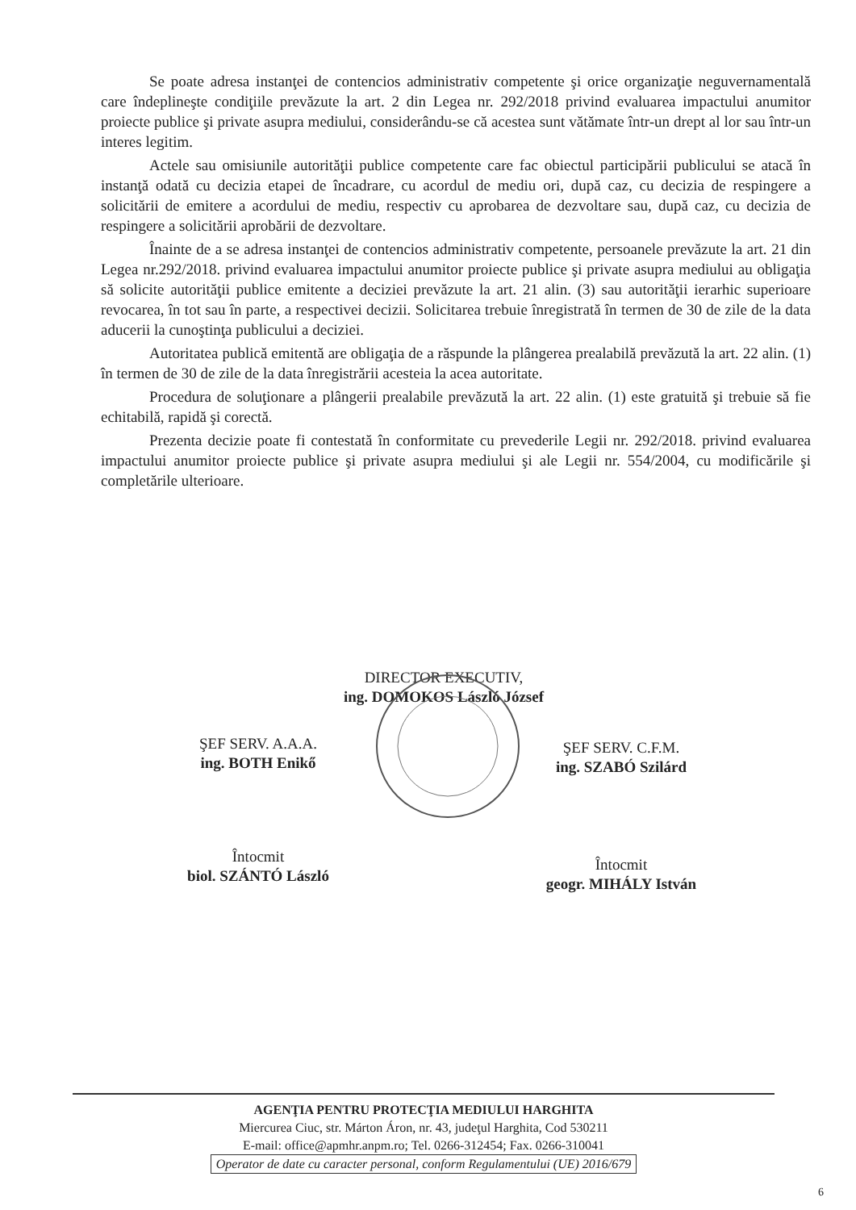Se poate adresa instanţei de contencios administrativ competente şi orice organizaţie neguvernamentală care îndeplineşte condiţiile prevăzute la art. 2 din Legea nr. 292/2018 privind evaluarea impactului anumitor proiecte publice şi private asupra mediului, considerându-se că acestea sunt vătămate într-un drept al lor sau într-un interes legitim.
Actele sau omisiunile autorităţii publice competente care fac obiectul participării publicului se atacă în instanţă odată cu decizia etapei de încadrare, cu acordul de mediu ori, după caz, cu decizia de respingere a solicitării de emitere a acordului de mediu, respectiv cu aprobarea de dezvoltare sau, după caz, cu decizia de respingere a solicitării aprobării de dezvoltare.
Înainte de a se adresa instanţei de contencios administrativ competente, persoanele prevăzute la art. 21 din Legea nr.292/2018. privind evaluarea impactului anumitor proiecte publice şi private asupra mediului au obligaţia să solicite autorităţii publice emitente a deciziei prevăzute la art. 21 alin. (3) sau autorităţii ierarhic superioare revocarea, în tot sau în parte, a respectivei decizii. Solicitarea trebuie înregistrată în termen de 30 de zile de la data aducerii la cunoştinţa publicului a deciziei.
Autoritatea publică emitentă are obligaţia de a răspunde la plângerea prealabilă prevăzută la art. 22 alin. (1) în termen de 30 de zile de la data înregistrării acesteia la acea autoritate.
Procedura de soluţionare a plângerii prealabile prevăzută la art. 22 alin. (1) este gratuită şi trebuie să fie echitabilă, rapidă şi corectă.
Prezenta decizie poate fi contestată în conformitate cu prevederile Legii nr. 292/2018. privind evaluarea impactului anumitor proiecte publice şi private asupra mediului şi ale Legii nr. 554/2004, cu modificările şi completările ulterioare.
DIRECTOR EXECUTIV,
ing. DOMOKOS László József
ŞEF SERV. A.A.A.
ing. BOTH Enikő
ŞEF SERV. C.F.M.
ing. SZABÓ Szilárd
Întocmit
biol. SZÁNTÓ László
Întocmit
geogr. MIHÁLY István
AGENŢIA PENTRU PROTECŢIA MEDIULUI HARGHITA
Miercurea Ciuc, str. Márton Áron, nr. 43, judeţul Harghita, Cod 530211
E-mail: office@apmhr.anpm.ro; Tel. 0266-312454; Fax. 0266-310041
Operator de date cu caracter personal, conform Regulamentului (UE) 2016/679
6